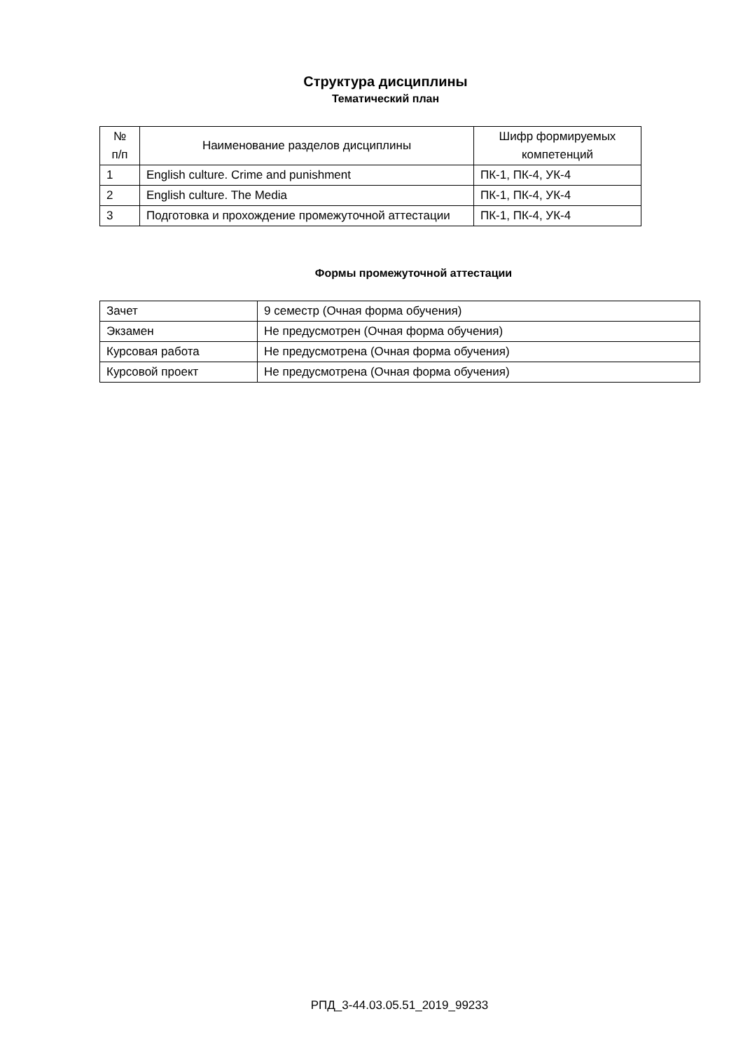Структура дисциплины
Тематический план
| № п/п | Наименование разделов дисциплины | Шифр формируемых компетенций |
| 1 | English culture. Crime and punishment | ПК-1, ПК-4, УК-4 |
| 2 | English culture. The Media | ПК-1, ПК-4, УК-4 |
| 3 | Подготовка и прохождение промежуточной аттестации | ПК-1, ПК-4, УК-4 |
Формы промежуточной аттестации
| Зачет | 9 семестр (Очная форма обучения) |
| Экзамен | Не предусмотрен (Очная форма обучения) |
| Курсовая работа | Не предусмотрена (Очная форма обучения) |
| Курсовой проект | Не предусмотрена (Очная форма обучения) |
РПД_3-44.03.05.51_2019_99233